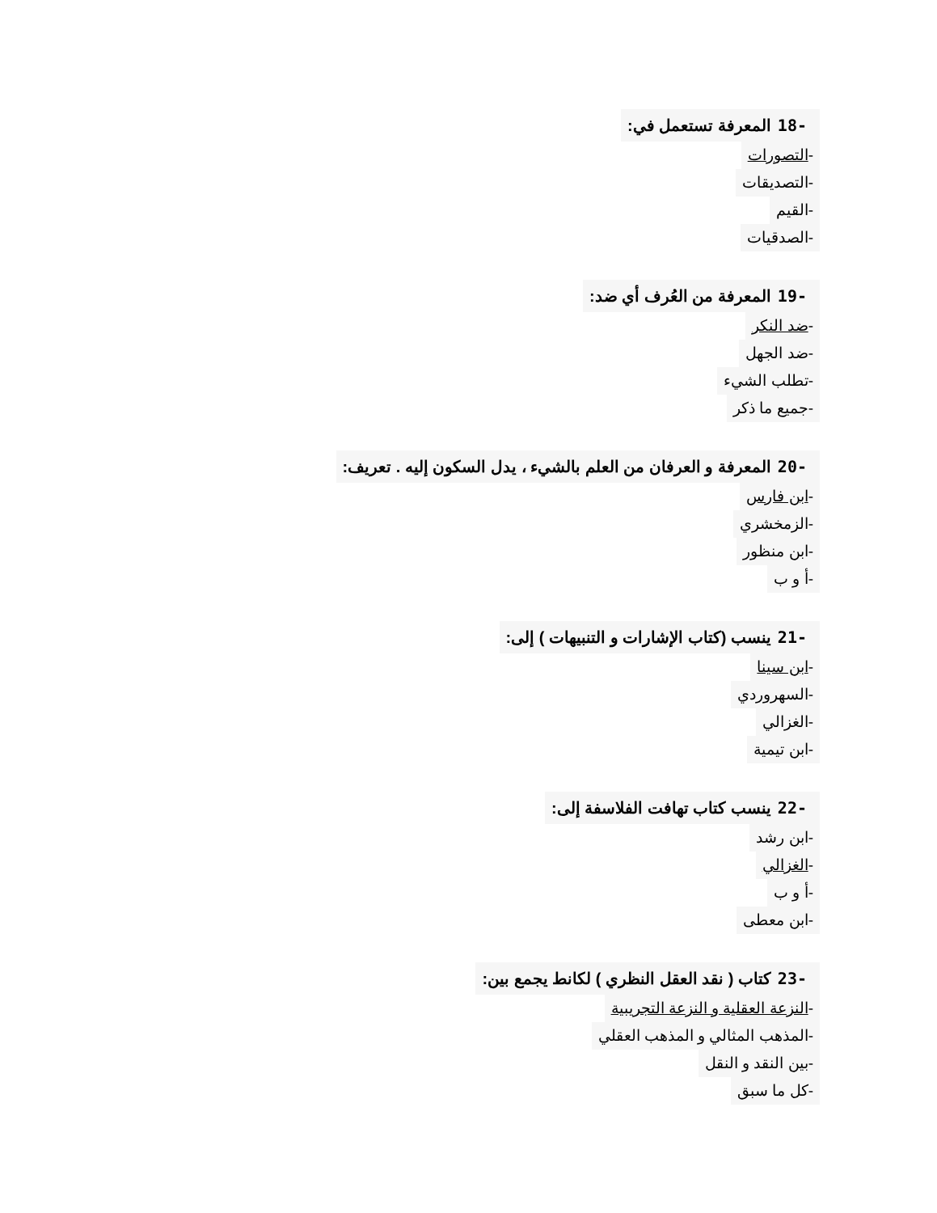-18 المعرفة تستعمل في:
-التصورات
-التصديقات
-القيم
-الصدقيات
-19 المعرفة من العُرف أي ضد:
-ضد النكر
-ضد الجهل
-تطلب الشيء
-جميع ما ذكر
-20 المعرفة و العرفان من العلم بالشيء ، يدل السكون إليه . تعريف:
-ابن فارس
-الزمخشري
-ابن منظور
-أ و ب
-21 ينسب (كتاب الإشارات و التنبيهات ) إلى:
-ابن سينا
-السهروردي
-الغزالي
-ابن تيمية
-22 ينسب كتاب تهافت الفلاسفة إلى:
-ابن رشد
-الغزالي
-أ و ب
-ابن معطى
-23 كتاب ( نقد العقل النظري ) لكانط يجمع بين:
-النزعة العقلية و النزعة التجريبية
-المذهب المثالي و المذهب العقلي
-بين النقد و النقل
-كل ما سبق